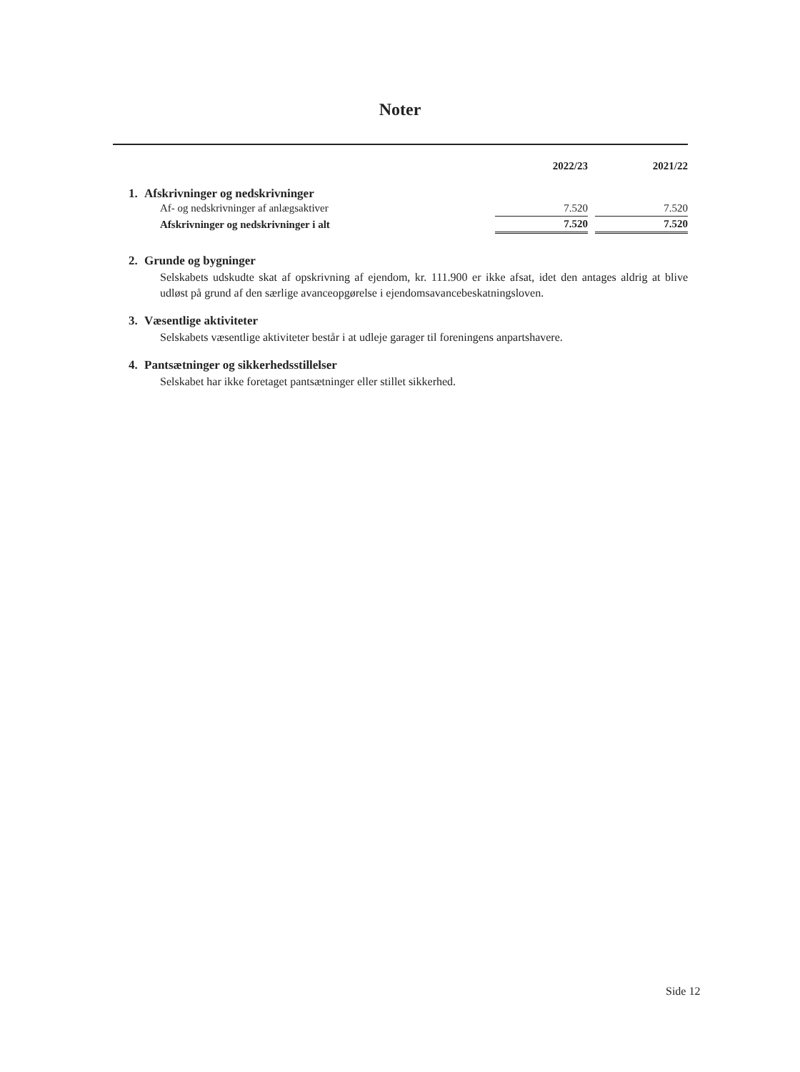Noter
| | 2022/23 | | 2021/22 |
| --- | --- | --- | --- |
1. Afskrivninger og nedskrivninger
| Af- og nedskrivninger af anlægsaktiver | 7.520 | | 7.520 |
| Afskrivninger og nedskrivninger i alt | 7.520 | | 7.520 |
2. Grunde og bygninger
Selskabets udskudte skat af opskrivning af ejendom, kr. 111.900 er ikke afsat, idet den antages aldrig at blive udløst på grund af den særlige avanceopgørelse i ejendomsavancebeskatningsloven.
3. Væsentlige aktiviteter
Selskabets væsentlige aktiviteter består i at udleje garager til foreningens anpartshavere.
4. Pantsætninger og sikkerhedsstillelser
Selskabet har ikke foretaget pantsætninger eller stillet sikkerhed.
Side 12